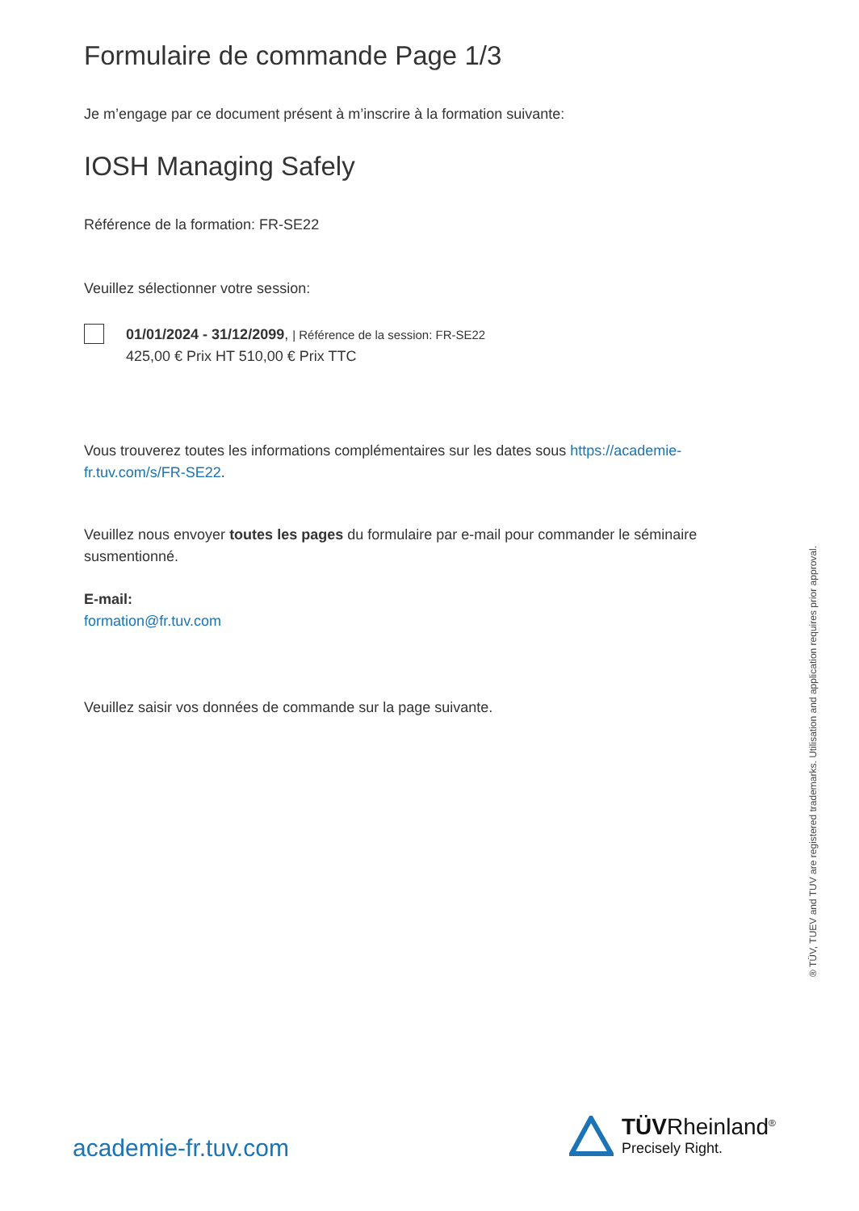Formulaire de commande Page 1/3
Je m’engage par ce document présent à m’inscrire à la formation suivante:
IOSH Managing Safely
Référence de la formation: FR-SE22
Veuillez sélectionner votre session:
01/01/2024 - 31/12/2099, | Référence de la session: FR-SE22
425,00 € Prix HT 510,00 € Prix TTC
Vous trouverez toutes les informations complémentaires sur les dates sous https://academie-fr.tuv.com/s/FR-SE22.
Veuillez nous envoyer toutes les pages du formulaire par e-mail pour commander le séminaire susmentionné.
E-mail:
formation@fr.tuv.com
Veuillez saisir vos données de commande sur la page suivante.
® TÜV, TUEV and TUV are registered trademarks. Utilisation and application requires prior approval.
academie-fr.tuv.com
TÜVRheinland<sup>®</sup>
Precisely Right.